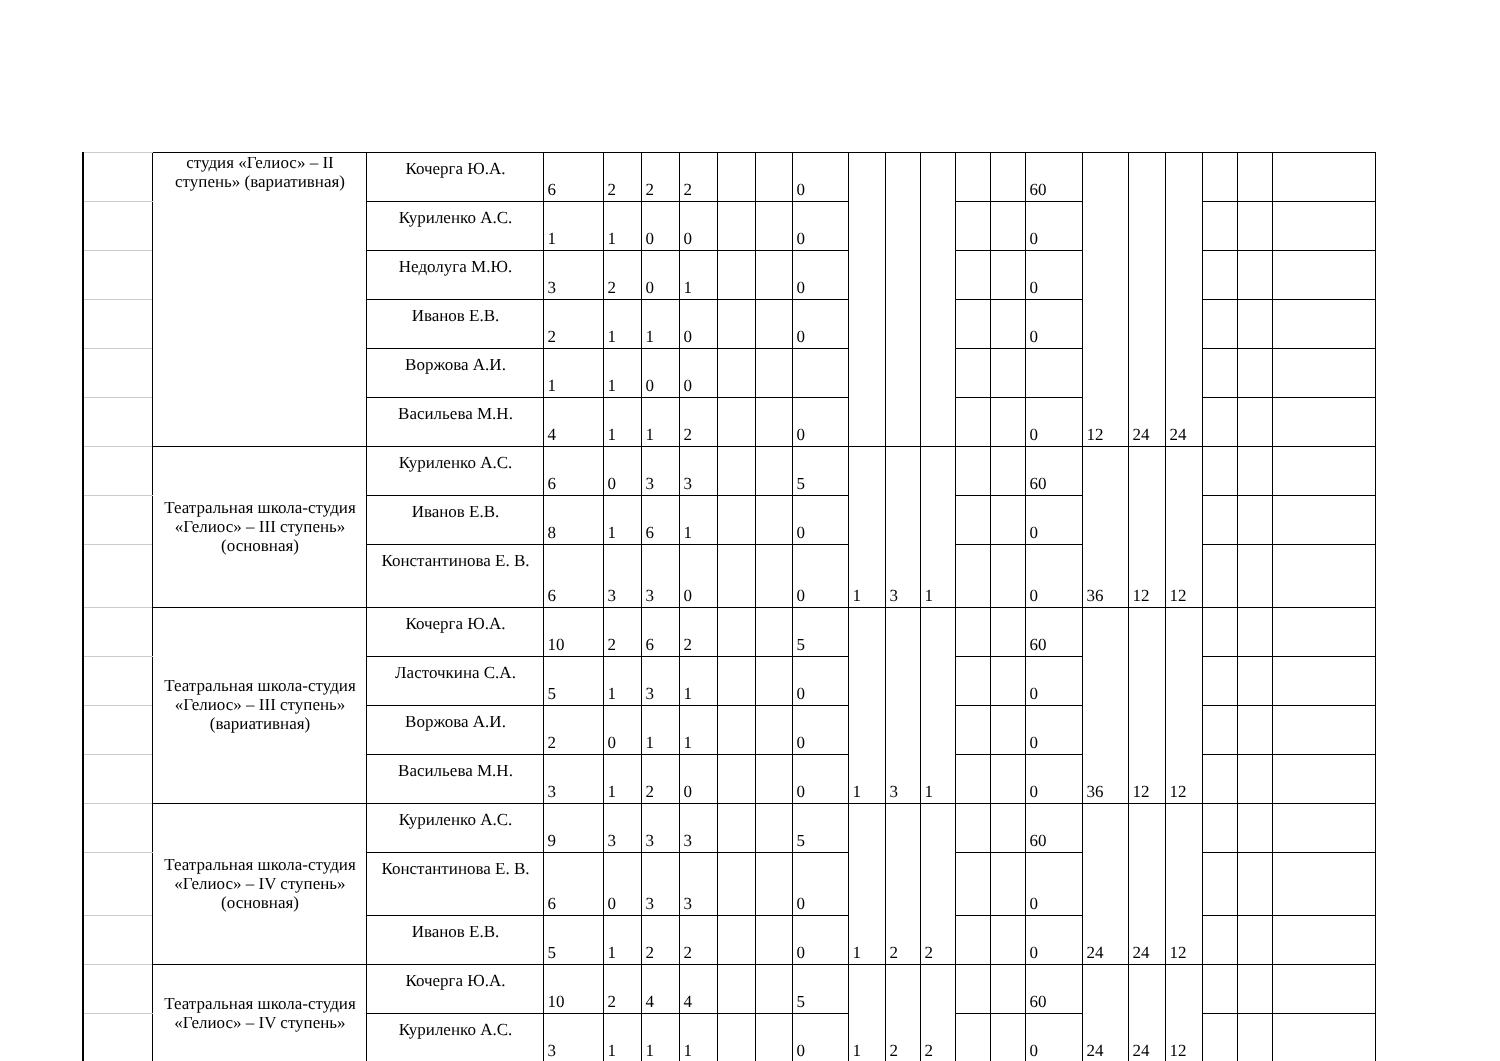| | студия «Гелиос» – II ступень» (вариативная) | Кочерга Ю.А. | 6 | 2 | 2 | 2 | | | 0 | | | | | | 60 | 12 | 24 | 24 | | | |
| | | Куриленко А.С. | 1 | 1 | 0 | 0 | | | 0 | | | | | | 0 | | | | | | |
| | | Недолуга М.Ю. | 3 | 2 | 0 | 1 | | | 0 | | | | | | 0 | | | | | | |
| | | Иванов Е.В. | 2 | 1 | 1 | 0 | | | 0 | | | | | | 0 | | | | | | |
| | | Воржова А.И. | 1 | 1 | 0 | 0 | | | | | | | | | | | | | | | |
| | | Васильева М.Н. | 4 | 1 | 1 | 2 | | | 0 | | | | | | 0 | | | | | | |
| | Театральная школа-студия «Гелиос» – III ступень» (основная) | Куриленко А.С. | 6 | 0 | 3 | 3 | | | 5 | 1 | 3 | 1 | | | 60 | 36 | 12 | 12 | | | |
| | | Иванов Е.В. | 8 | 1 | 6 | 1 | | | 0 | | | | | | 0 | | | | | | |
| | | Константинова Е. В. | 6 | 3 | 3 | 0 | | | 0 | | | | | | 0 | | | | | | |
| | Театральная школа-студия «Гелиос» – III ступень» (вариативная) | Кочерга Ю.А. | 10 | 2 | 6 | 2 | | | 5 | 1 | 3 | 1 | | | 60 | 36 | 12 | 12 | | | |
| | | Ласточкина С.А. | 5 | 1 | 3 | 1 | | | 0 | | | | | | 0 | | | | | | |
| | | Воржова А.И. | 2 | 0 | 1 | 1 | | | 0 | | | | | | 0 | | | | | | |
| | | Васильева М.Н. | 3 | 1 | 2 | 0 | | | 0 | | | | | | 0 | | | | | | |
| | Театральная школа-студия «Гелиос» – IV ступень» (основная) | Куриленко А.С. | 9 | 3 | 3 | 3 | | | 5 | 1 | 2 | 2 | | | 60 | 24 | 24 | 12 | | | |
| | | Константинова Е. В. | 6 | 0 | 3 | 3 | | | 0 | | | | | | 0 | | | | | | |
| | | Иванов Е.В. | 5 | 1 | 2 | 2 | | | 0 | | | | | | 0 | | | | | | |
| | Театральная школа-студия «Гелиос» – IV ступень» | Кочерга Ю.А. | 10 | 2 | 4 | 4 | | | 5 | 1 | 2 | 2 | | | 60 | 24 | 24 | 12 | | | |
| | | Куриленко А.С. | 3 | 1 | 1 | 1 | | | 0 | | | | | | 0 | | | | | | |